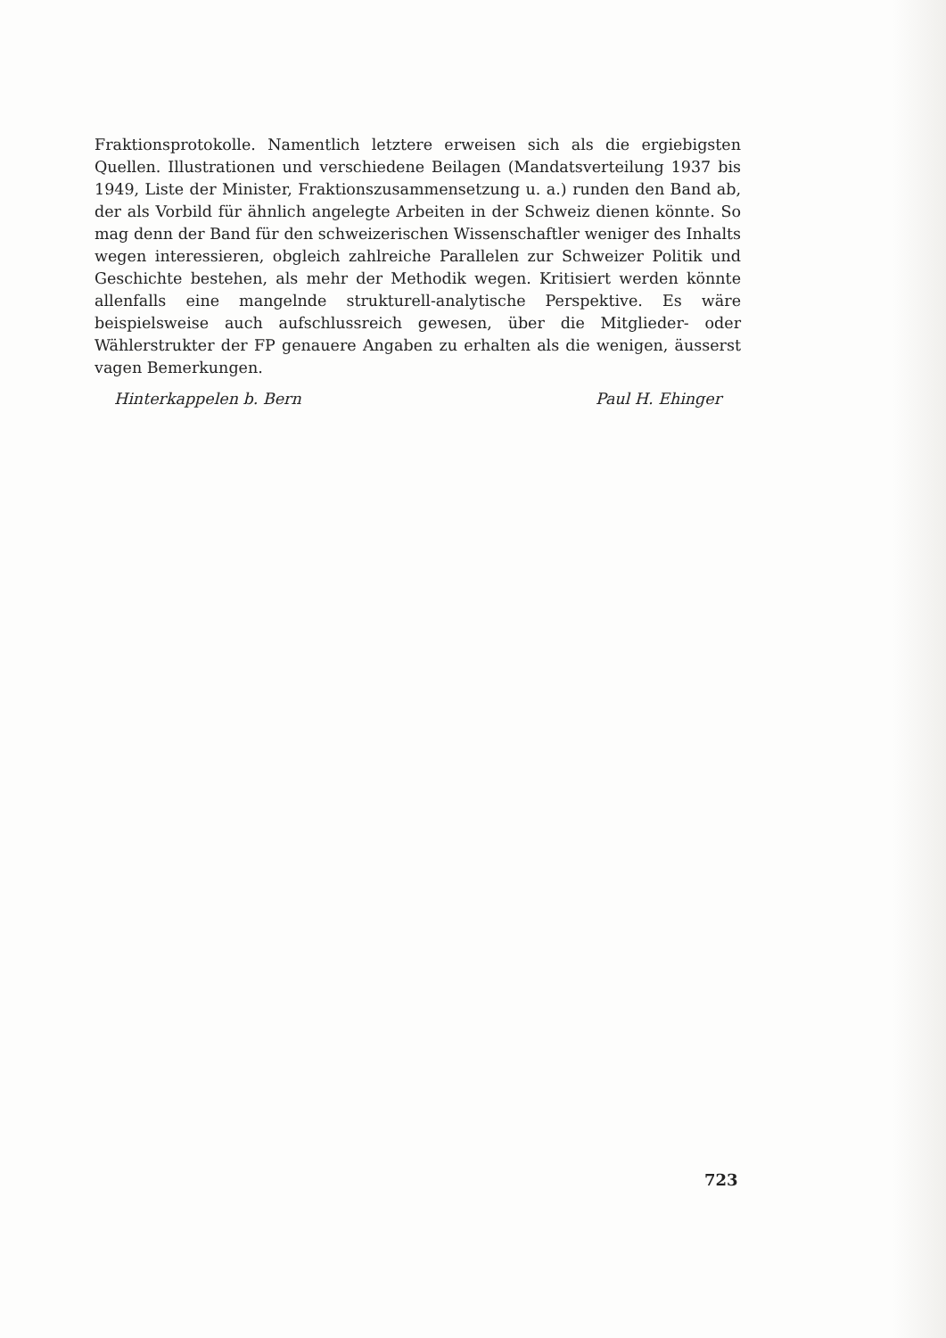Fraktionsprotokolle. Namentlich letztere erweisen sich als die ergiebigsten Quellen. Illustrationen und verschiedene Beilagen (Mandatsverteilung 1937 bis 1949, Liste der Minister, Fraktionszusammensetzung u. a.) runden den Band ab, der als Vorbild für ähnlich angelegte Arbeiten in der Schweiz dienen könnte. So mag denn der Band für den schweizerischen Wissenschaftler weniger des Inhalts wegen interessieren, obgleich zahlreiche Parallelen zur Schweizer Politik und Geschichte bestehen, als mehr der Methodik wegen. Kritisiert werden könnte allenfalls eine mangelnde strukturell-analytische Perspektive. Es wäre beispielsweise auch aufschlussreich gewesen, über die Mitglieder- oder Wählerstrukter der FP genauere Angaben zu erhalten als die wenigen, äusserst vagen Bemerkungen.
Hinterkappelen b. Bern Paul H. Ehinger
723